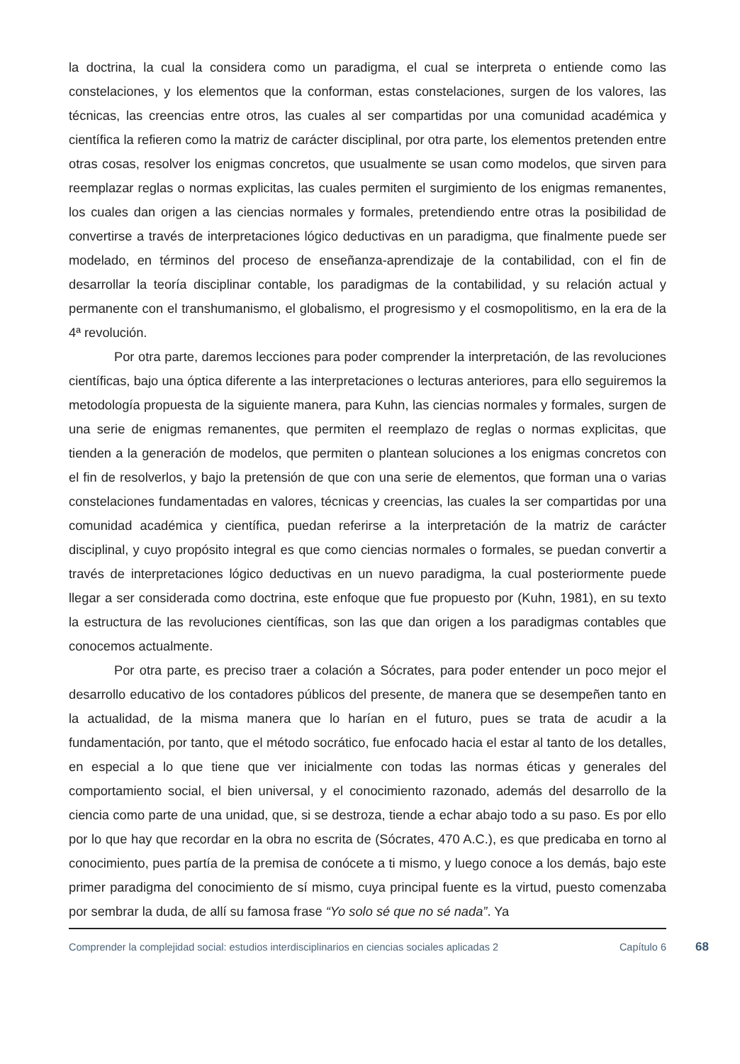la doctrina, la cual la considera como un paradigma, el cual se interpreta o entiende como las constelaciones, y los elementos que la conforman, estas constelaciones, surgen de los valores, las técnicas, las creencias entre otros, las cuales al ser compartidas por una comunidad académica y científica la refieren como la matriz de carácter disciplinal, por otra parte, los elementos pretenden entre otras cosas, resolver los enigmas concretos, que usualmente se usan como modelos, que sirven para reemplazar reglas o normas explicitas, las cuales permiten el surgimiento de los enigmas remanentes, los cuales dan origen a las ciencias normales y formales, pretendiendo entre otras la posibilidad de convertirse a través de interpretaciones lógico deductivas en un paradigma, que finalmente puede ser modelado, en términos del proceso de enseñanza-aprendizaje de la contabilidad, con el fin de desarrollar la teoría disciplinar contable, los paradigmas de la contabilidad, y su relación actual y permanente con el transhumanismo, el globalismo, el progresismo y el cosmopolitismo, en la era de la 4ª revolución.
Por otra parte, daremos lecciones para poder comprender la interpretación, de las revoluciones científicas, bajo una óptica diferente a las interpretaciones o lecturas anteriores, para ello seguiremos la metodología propuesta de la siguiente manera, para Kuhn, las ciencias normales y formales, surgen de una serie de enigmas remanentes, que permiten el reemplazo de reglas o normas explicitas, que tienden a la generación de modelos, que permiten o plantean soluciones a los enigmas concretos con el fin de resolverlos, y bajo la pretensión de que con una serie de elementos, que forman una o varias constelaciones fundamentadas en valores, técnicas y creencias, las cuales la ser compartidas por una comunidad académica y científica, puedan referirse a la interpretación de la matriz de carácter disciplinal, y cuyo propósito integral es que como ciencias normales o formales, se puedan convertir a través de interpretaciones lógico deductivas en un nuevo paradigma, la cual posteriormente puede llegar a ser considerada como doctrina, este enfoque que fue propuesto por (Kuhn, 1981), en su texto la estructura de las revoluciones científicas, son las que dan origen a los paradigmas contables que conocemos actualmente.
Por otra parte, es preciso traer a colación a Sócrates, para poder entender un poco mejor el desarrollo educativo de los contadores públicos del presente, de manera que se desempeñen tanto en la actualidad, de la misma manera que lo harían en el futuro, pues se trata de acudir a la fundamentación, por tanto, que el método socrático, fue enfocado hacia el estar al tanto de los detalles, en especial a lo que tiene que ver inicialmente con todas las normas éticas y generales del comportamiento social, el bien universal, y el conocimiento razonado, además del desarrollo de la ciencia como parte de una unidad, que, si se destroza, tiende a echar abajo todo a su paso. Es por ello por lo que hay que recordar en la obra no escrita de (Sócrates, 470 A.C.), es que predicaba en torno al conocimiento, pues partía de la premisa de conócete a ti mismo, y luego conoce a los demás, bajo este primer paradigma del conocimiento de sí mismo, cuya principal fuente es la virtud, puesto comenzaba por sembrar la duda, de allí su famosa frase “Yo solo sé que no sé nada”. Ya
Comprender la complejidad social: estudios interdisciplinarios en ciencias sociales aplicadas 2
Capítulo 6
68